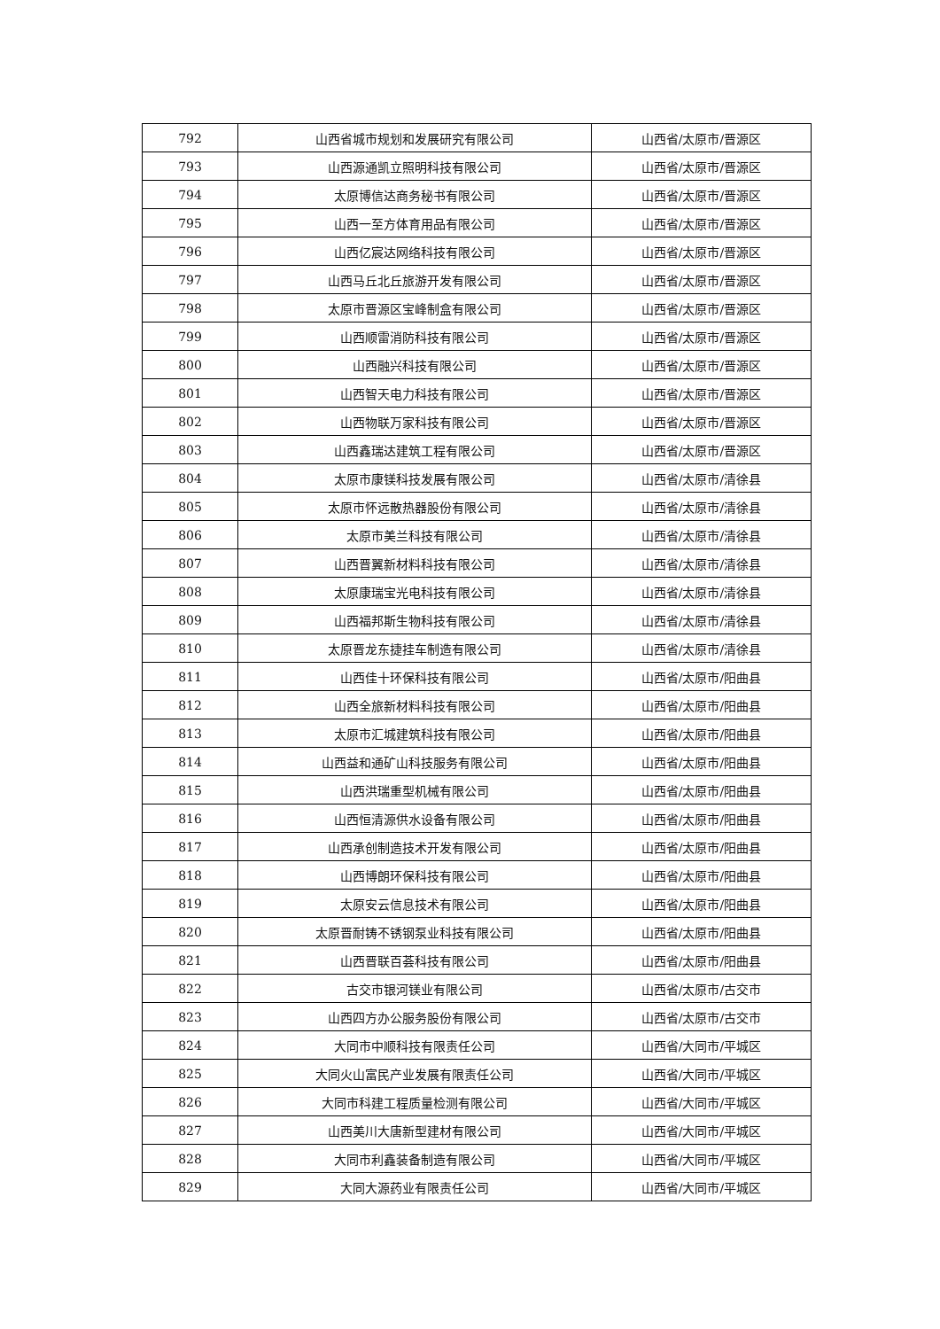| 792 | 山西省城市规划和发展研究有限公司 | 山西省/太原市/晋源区 |
| 793 | 山西源通凯立照明科技有限公司 | 山西省/太原市/晋源区 |
| 794 | 太原博信达商务秘书有限公司 | 山西省/太原市/晋源区 |
| 795 | 山西一至方体育用品有限公司 | 山西省/太原市/晋源区 |
| 796 | 山西亿宸达网络科技有限公司 | 山西省/太原市/晋源区 |
| 797 | 山西马丘北丘旅游开发有限公司 | 山西省/太原市/晋源区 |
| 798 | 太原市晋源区宝峰制盒有限公司 | 山西省/太原市/晋源区 |
| 799 | 山西顺雷消防科技有限公司 | 山西省/太原市/晋源区 |
| 800 | 山西融兴科技有限公司 | 山西省/太原市/晋源区 |
| 801 | 山西智天电力科技有限公司 | 山西省/太原市/晋源区 |
| 802 | 山西物联万家科技有限公司 | 山西省/太原市/晋源区 |
| 803 | 山西鑫瑞达建筑工程有限公司 | 山西省/太原市/晋源区 |
| 804 | 太原市康镁科技发展有限公司 | 山西省/太原市/清徐县 |
| 805 | 太原市怀远散热器股份有限公司 | 山西省/太原市/清徐县 |
| 806 | 太原市美兰科技有限公司 | 山西省/太原市/清徐县 |
| 807 | 山西晋翼新材料科技有限公司 | 山西省/太原市/清徐县 |
| 808 | 太原康瑞宝光电科技有限公司 | 山西省/太原市/清徐县 |
| 809 | 山西福邦斯生物科技有限公司 | 山西省/太原市/清徐县 |
| 810 | 太原晋龙东捷挂车制造有限公司 | 山西省/太原市/清徐县 |
| 811 | 山西佳十环保科技有限公司 | 山西省/太原市/阳曲县 |
| 812 | 山西全旅新材料科技有限公司 | 山西省/太原市/阳曲县 |
| 813 | 太原市汇城建筑科技有限公司 | 山西省/太原市/阳曲县 |
| 814 | 山西益和通矿山科技服务有限公司 | 山西省/太原市/阳曲县 |
| 815 | 山西洪瑞重型机械有限公司 | 山西省/太原市/阳曲县 |
| 816 | 山西恒清源供水设备有限公司 | 山西省/太原市/阳曲县 |
| 817 | 山西承创制造技术开发有限公司 | 山西省/太原市/阳曲县 |
| 818 | 山西博朗环保科技有限公司 | 山西省/太原市/阳曲县 |
| 819 | 太原安云信息技术有限公司 | 山西省/太原市/阳曲县 |
| 820 | 太原晋耐铸不锈钢泵业科技有限公司 | 山西省/太原市/阳曲县 |
| 821 | 山西晋联百荟科技有限公司 | 山西省/太原市/阳曲县 |
| 822 | 古交市银河镁业有限公司 | 山西省/太原市/古交市 |
| 823 | 山西四方办公服务股份有限公司 | 山西省/太原市/古交市 |
| 824 | 大同市中顺科技有限责任公司 | 山西省/大同市/平城区 |
| 825 | 大同火山富民产业发展有限责任公司 | 山西省/大同市/平城区 |
| 826 | 大同市科建工程质量检测有限公司 | 山西省/大同市/平城区 |
| 827 | 山西美川大唐新型建材有限公司 | 山西省/大同市/平城区 |
| 828 | 大同市利鑫装备制造有限公司 | 山西省/大同市/平城区 |
| 829 | 大同大源药业有限责任公司 | 山西省/大同市/平城区 |